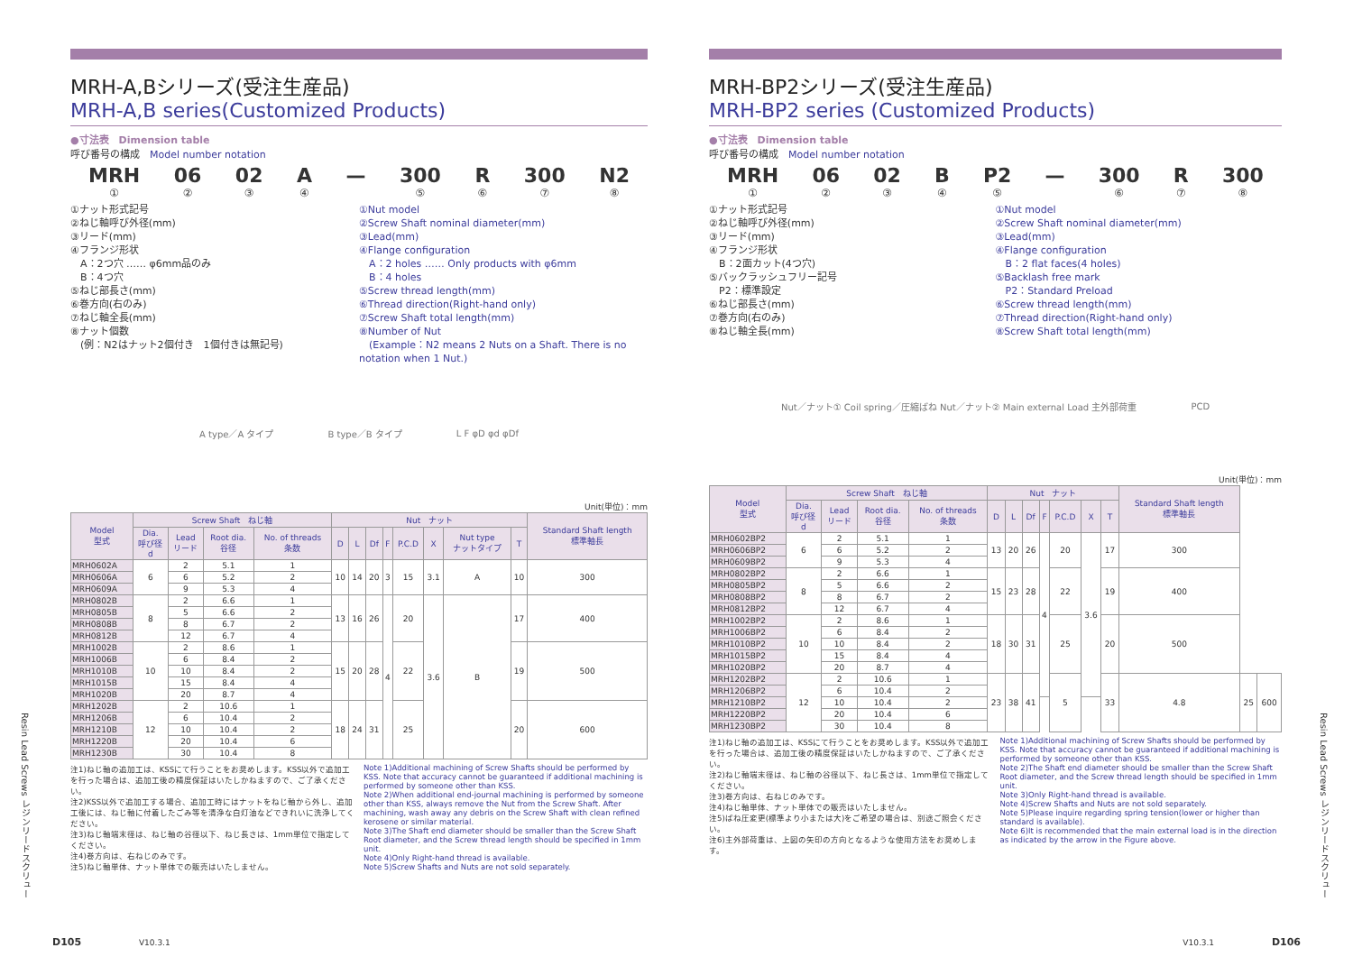MRH-A,Bシリーズ(受注生産品)
MRH-A,B series(Customized Products)
●寸法表　Dimension table
呼び番号の構成　Model number notation
MRH
① 06
② 02
③ A
④ — 300
⑤ R
⑥ 300
⑦ N2
⑧
①ナット形式記号
②ねじ軸呼び外径(mm)
③リード(mm)
④フランジ形状
　A：2つ穴 …… φ6mm品のみ
　B：4つ穴
⑤ねじ部長さ(mm)
⑥巻方向(右のみ)
⑦ねじ軸全長(mm)
⑧ナット個数
　(例：N2はナット2個付き　1個付きは無記号)
①Nut model
②Screw Shaft nominal diameter(mm)
③Lead(mm)
④Flange configuration
　A：2 holes …… Only products with φ6mm
　B：4 holes
⑤Screw thread length(mm)
⑥Thread direction(Right-hand only)
⑦Screw Shaft total length(mm)
⑧Number of Nut
　(Example：N2 means 2 Nuts on a Shaft. There is no notation when 1 Nut.)
A type／A タイプ B type／B タイプ L F φD φd φDf
Unit(単位)：mm
| Model 型式 | Screw Shaft ねじ軸 | | | | Nut ナット | | | | | | | | Standard Shaft length 標準軸長 |
| --- | --- | --- | --- | --- | --- | --- | --- | --- | --- | --- | --- | --- | --- |
| | Dia. 呼び径 d | Lead リード | Root dia. 谷径 | No. of threads 条数 | D | L | Df | F | P.C.D | X | Nut type ナットタイプ | T | |
| MRH0602A | 6 | 2 | 5.1 | 1 | 10 | 14 | 20 | 3 | 15 | 3.1 | A | 10 | 300 |
| MRH0606A | | 6 | 5.2 | 2 | | | | | | | | | |
| MRH0609A | | 9 | 5.3 | 4 | | | | | | | | | |
| MRH0802B | 8 | 2 | 6.6 | 1 | 13 | 16 | 26 | 4 | 20 | 3.6 | B | 17 | 400 |
| MRH0805B | | 5 | 6.6 | 2 | | | | | | | | | |
| MRH0808B | | 8 | 6.7 | 2 | | | | | | | | | |
| MRH0812B | | 12 | 6.7 | 4 | | | | | | | | | |
| MRH1002B | 10 | 2 | 8.6 | 1 | 15 | 20 | 28 | | 22 | | | 19 | 500 |
| MRH1006B | | 6 | 8.4 | 2 | | | | | | | | | |
| MRH1010B | | 10 | 8.4 | 2 | | | | | | | | | |
| MRH1015B | | 15 | 8.4 | 4 | | | | | | | | | |
| MRH1020B | | 20 | 8.7 | 4 | | | | | | | | | |
| MRH1202B | 12 | 2 | 10.6 | 1 | 18 | 24 | 31 | | 25 | | | 20 | 600 |
| MRH1206B | | 6 | 10.4 | 2 | | | | | | | | | |
| MRH1210B | | 10 | 10.4 | 2 | | | | | | | | | |
| MRH1220B | | 20 | 10.4 | 6 | | | | | | | | | |
| MRH1230B | | 30 | 10.4 | 8 | | | | | | | | | |
注1)ねじ軸の追加工は、KSSにて行うことをお奨めします。KSS以外で追加工を行った場合は、追加工後の精度保証はいたしかねますので、ご了承ください。
注2)KSS以外で追加工する場合、追加工時にはナットをねじ軸から外し、追加工後には、ねじ軸に付着したごみ等を清浄な白灯油などできれいに洗浄してください。
注3)ねじ軸端末径は、ねじ軸の谷径以下、ねじ長さは、1mm単位で指定してください。
注4)巻方向は、右ねじのみです。
注5)ねじ軸単体、ナット単体での販売はいたしません。
Note 1)Additional machining of Screw Shafts should be performed by KSS. Note that accuracy cannot be guaranteed if additional machining is performed by someone other than KSS.
Note 2)When additional end-journal machining is performed by someone other than KSS, always remove the Nut from the Screw Shaft. After machining, wash away any debris on the Screw Shaft with clean refined kerosene or similar material.
Note 3)The Shaft end diameter should be smaller than the Screw Shaft Root diameter, and the Screw thread length should be specified in 1mm unit.
Note 4)Only Right-hand thread is available.
Note 5)Screw Shafts and Nuts are not sold separately.
MRH-BP2シリーズ(受注生産品)
MRH-BP2 series (Customized Products)
●寸法表　Dimension table
呼び番号の構成　Model number notation
MRH
① 06
② 02
③ B
④ P2
⑤ — 300
⑥ R
⑦ 300
⑧
①ナット形式記号
②ねじ軸呼び外径(mm)
③リード(mm)
④フランジ形状
　B：2面カット(4つ穴)
⑤バックラッシュフリー記号
　P2：標準設定
⑥ねじ部長さ(mm)
⑦巻方向(右のみ)
⑧ねじ軸全長(mm)
①Nut model
②Screw Shaft nominal diameter(mm)
③Lead(mm)
④Flange configuration
　B：2 flat faces(4 holes)
⑤Backlash free mark
　P2：Standard Preload
⑥Screw thread length(mm)
⑦Thread direction(Right-hand only)
⑧Screw Shaft total length(mm)
Nut／ナット① Coil spring／圧縮ばね Nut／ナット② Main external Load 主外部荷重 PCD
Unit(単位)：mm
| Model 型式 | Screw Shaft ねじ軸 | | | | Nut ナット | | | | | | | Standard Shaft length 標準軸長 | | |
| --- | --- | --- | --- | --- | --- | --- | --- | --- | --- | --- | --- | --- | --- | --- |
| | Dia. 呼び径 d | Lead リード | Root dia. 谷径 | No. of threads 条数 | D | L | Df | F | P.C.D | X | T | | | |
| MRH0602BP2 | 6 | 2 | 5.1 | 1 | 13 | 20 | 26 | 4 | 20 | 3.6 | 17 | 300 | | |
| MRH0606BP2 | | 6 | 5.2 | 2 | | | | | | | | | | |
| MRH0609BP2 | | 9 | 5.3 | 4 | | | | | | | | | | |
| MRH0802BP2 | 8 | 2 | 6.6 | 1 | 15 | 23 | 28 | | 22 | | 19 | 400 | | |
| MRH0805BP2 | | 5 | 6.6 | 2 | | | | | | | | | | |
| MRH0808BP2 | | 8 | 6.7 | 2 | | | | | | | | | | |
| MRH0812BP2 | | 12 | 6.7 | 4 | | | | | | | | | | |
| MRH1002BP2 | 10 | 2 | 8.6 | 1 | 18 | 30 | 31 | | 25 | | 20 | 500 | | |
| MRH1006BP2 | | 6 | 8.4 | 2 | | | | | | | | | | |
| MRH1010BP2 | | 10 | 8.4 | 2 | | | | | | | | | | |
| MRH1015BP2 | | 15 | 8.4 | 4 | | | | | | | | | | |
| MRH1020BP2 | | 20 | 8.7 | 4 | | | | | | | | | | |
| MRH1202BP2 | 12 | 2 | 10.6 | 1 | 23 | 38 | 41 | | 5 | | 33 | 4.8 | 25 | 600 |
| MRH1206BP2 | | 6 | 10.4 | 2 | | | | | | | | | | |
| MRH1210BP2 | | 10 | 10.4 | 2 | | | | | | | | | | |
| MRH1220BP2 | | 20 | 10.4 | 6 | | | | | | | | | | |
| MRH1230BP2 | | 30 | 10.4 | 8 | | | | | | | | | | |
注1)ねじ軸の追加工は、KSSにて行うことをお奨めします。KSS以外で追加工を行った場合は、追加工後の精度保証はいたしかねますので、ご了承ください。
注2)ねじ軸端末径は、ねじ軸の谷径以下、ねじ長さは、1mm単位で指定してください。
注3)巻方向は、右ねじのみです。
注4)ねじ軸単体、ナット単体での販売はいたしません。
注5)ばね圧変更(標準より小または大)をご希望の場合は、別途ご照会ください。
注6)主外部荷重は、上図の矢印の方向となるような使用方法をお奨めします。
Note 1)Additional machining of Screw Shafts should be performed by KSS. Note that accuracy cannot be guaranteed if additional machining is performed by someone other than KSS.
Note 2)The Shaft end diameter should be smaller than the Screw Shaft Root diameter, and the Screw thread length should be specified in 1mm unit.
Note 3)Only Right-hand thread is available.
Note 4)Screw Shafts and Nuts are not sold separately.
Note 5)Please inquire regarding spring tension(lower or higher than standard is available).
Note 6)It is recommended that the main external load is in the direction as indicated by the arrow in the Figure above.
Resin Lead Screws レジンリードスクリュー
Resin Lead Screws レジンリードスクリュー
D105 V10.3.1 V10.3.1 D106